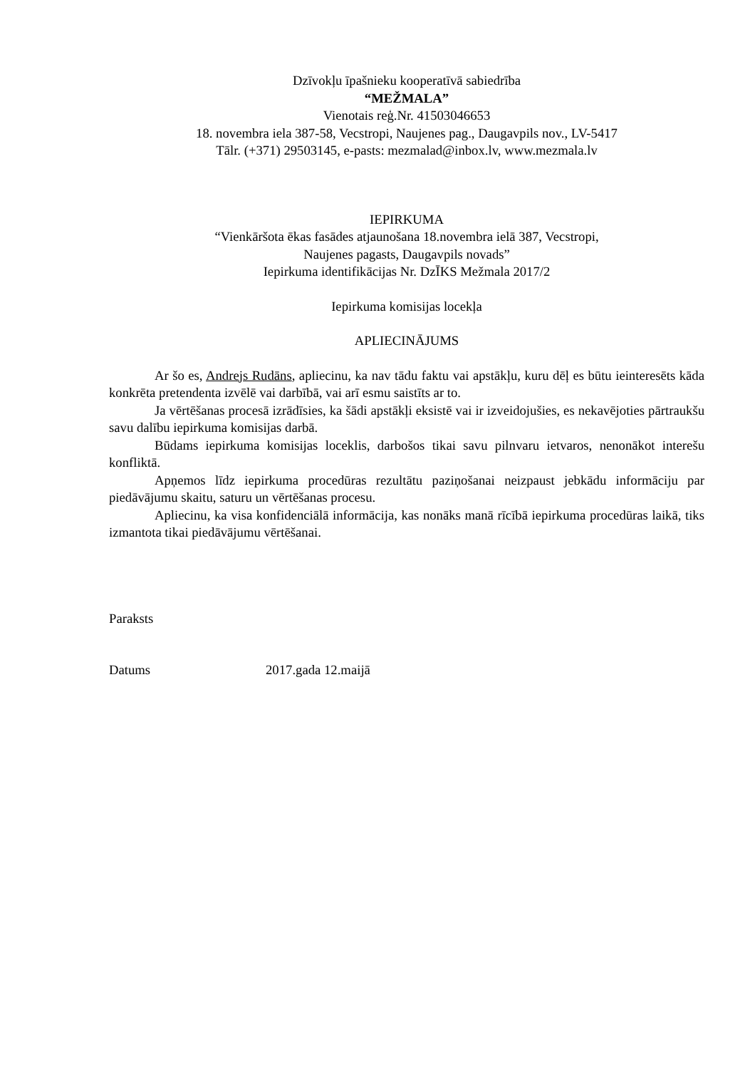Dzīvokļu īpašnieku kooperatīvā sabiedrība
“MEŽMALA”
Vienotais reģ.Nr. 41503046653
18. novembra iela 387-58, Vecstropi, Naujenes pag., Daugavpils nov., LV-5417
Tālr. (+371) 29503145, e-pasts: mezmalad@inbox.lv, www.mezmala.lv
IEPIRKUMA
“Vienkāršota ēkas fasādes atjaunošana 18.novembra ielā 387, Vecstropi,
Naujenes pagasts, Daugavpils novads”
Iepirkuma identifikācijas Nr. DzĪKS Mežmala 2017/2
Iepirkuma komisijas locekļa
APLIECINĀJUMS
Ar šo es, Andrejs Rudāns, apliecinu, ka nav tādu faktu vai apstākļu, kuru dēļ es būtu ieinteresēts kāda konkrēta pretendenta izvēlē vai darbībā, vai arī esmu saistīts ar to.
Ja vērtēšanas procesā izrādīsies, ka šādi apstākļi eksistē vai ir izveidojušies, es nekavējoties pārtraukšu savu dalību iepirkuma komisijas darbā.
Būdams iepirkuma komisijas loceklis, darbošos tikai savu pilnvaru ietvaros, nenonākot interešu konfliktā.
Apņemos līdz iepirkuma procedūras rezultātu paziņošanai neizpaust jebkādu informāciju par piedāvājumu skaitu, saturu un vērtēšanas procesu.
Apliecinu, ka visa konfidenciālā informācija, kas nonāks manā rīcībā iepirkuma procedūras laikā, tiks izmantota tikai piedāvājumu vērtēšanai.
Paraksts
Datums 2017.gada 12.maijā